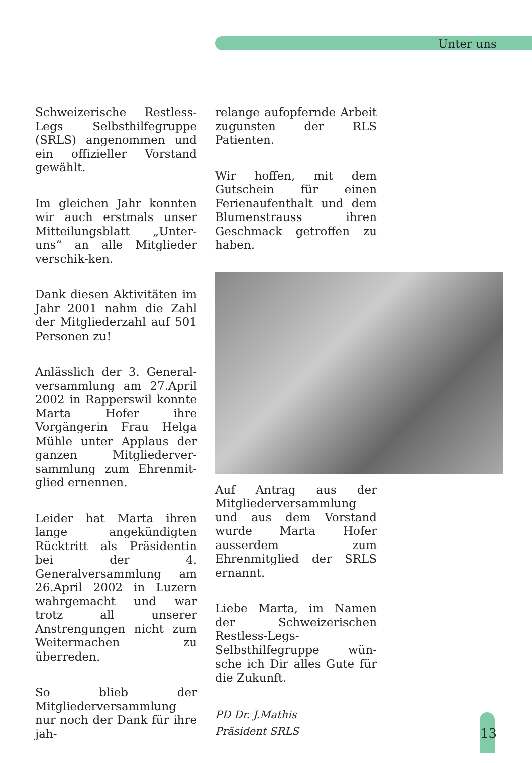Unter uns
Schweizerische Restless-Legs Selbsthilfegruppe (SRLS) angenommen und ein offizieller Vorstand gewählt.
Im gleichen Jahr konnten wir auch erstmals unser Mitteilungsblatt „Unter-uns“ an alle Mitglieder verschik-ken.
Dank diesen Aktivitäten im Jahr 2001 nahm die Zahl der Mitgliederzahl auf 501 Personen zu!
Anlässlich der 3. General-versammlung am 27.April 2002 in Rapperswil konnte Marta Hofer ihre Vorgängerin Frau Helga Mühle unter Applaus der ganzen Mitgliederver-sammlung zum Ehrenmit-glied ernennen.
Leider hat Marta ihren lange angekündigten Rücktritt als Präsidentin bei der 4. Generalversammlung am 26.April 2002 in Luzern wahrgemacht und war trotz all unserer Anstrengungen nicht zum Weitermachen zu überreden.
So blieb der Mitgliederversammlung nur noch der Dank für ihre jah-
relange aufopfernde Arbeit zugunsten der RLS Patienten.
Wir hoffen, mit dem Gutschein für einen Ferienaufenthalt und dem Blumenstrauss ihren Geschmack getroffen zu haben.
Auf Antrag aus der Mitgliederversammlung und aus dem Vorstand wurde Marta Hofer ausserdem zum Ehrenmitglied der SRLS ernannt.
Liebe Marta, im Namen der Schweizerischen Restless-Legs-Selbsthilfegruppe wün-sche ich Dir alles Gute für die Zukunft.
PD Dr. J.Mathis
Präsident SRLS
13